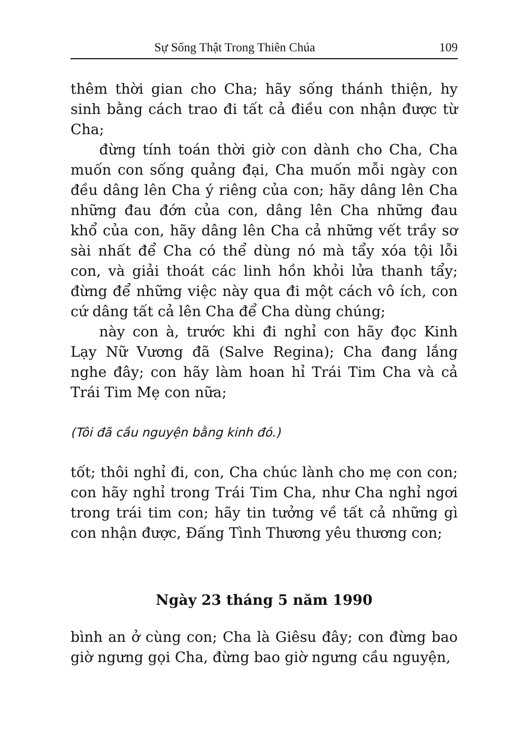Sự Sống Thật Trong Thiên Chúa 109
thêm thời gian cho Cha; hãy sống thánh thiện, hy sinh bằng cách trao đi tất cả điều con nhận được từ Cha;
đừng tính toán thời giờ con dành cho Cha, Cha muốn con sống quảng đại, Cha muốn mỗi ngày con đều dâng lên Cha ý riêng của con; hãy dâng lên Cha những đau đớn của con, dâng lên Cha những đau khổ của con, hãy dâng lên Cha cả những vết trầy sơ sài nhất để Cha có thể dùng nó mà tẩy xóa tội lỗi con, và giải thoát các linh hồn khỏi lửa thanh tẩy; đừng để những việc này qua đi một cách vô ích, con cứ dâng tất cả lên Cha để Cha dùng chúng;
này con à, trước khi đi nghỉ con hãy đọc Kinh Lạy Nữ Vương đã (Salve Regina); Cha đang lắng nghe đây; con hãy làm hoan hỉ Trái Tim Cha và cả Trái Tim Mẹ con nữa;
(Tôi đã cầu nguyện bằng kinh đó.)
tốt; thôi nghỉ đi, con, Cha chúc lành cho mẹ con con; con hãy nghỉ trong Trái Tim Cha, như Cha nghỉ ngơi trong trái tim con; hãy tin tưởng về tất cả những gì con nhận được, Đấng Tình Thương yêu thương con;
Ngày 23 tháng 5 năm 1990
bình an ở cùng con; Cha là Giêsu đây; con đừng bao giờ ngưng gọi Cha, đừng bao giờ ngưng cầu nguyện,